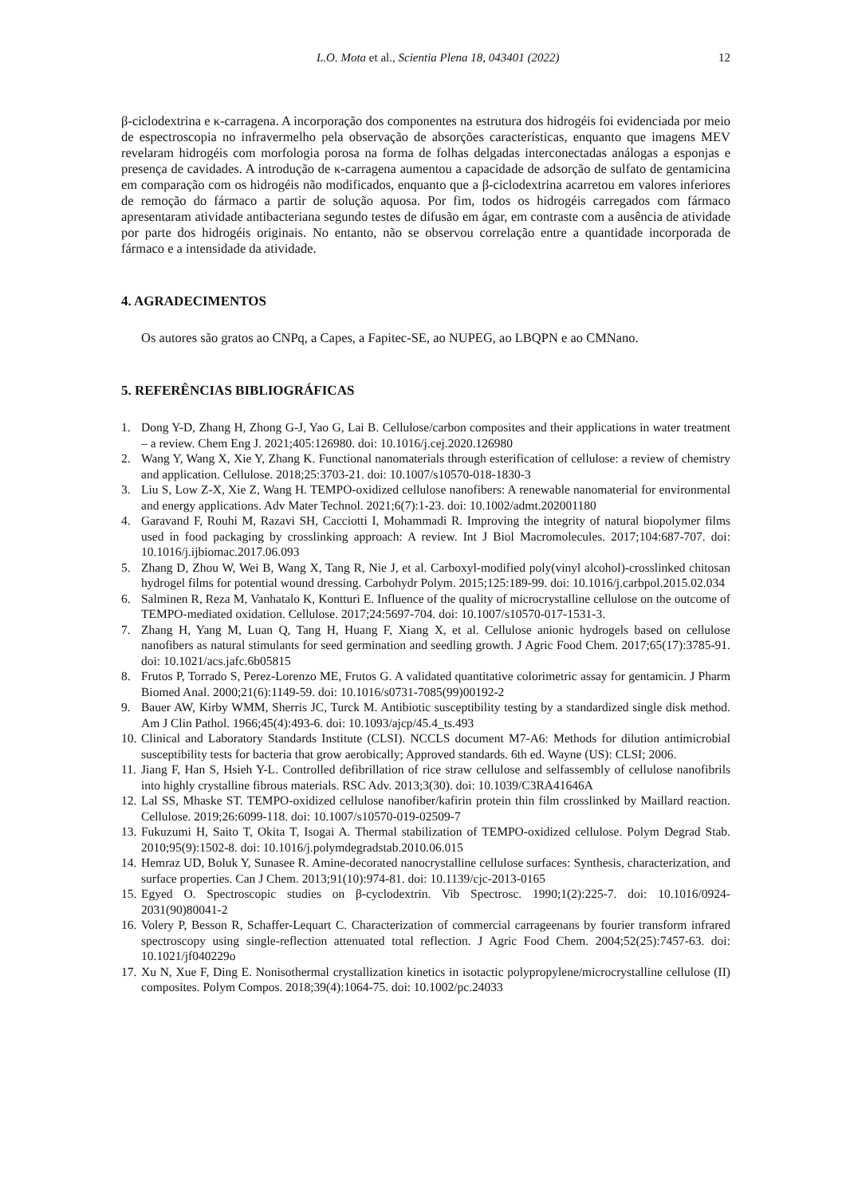L.O. Mota et al., Scientia Plena 18, 043401 (2022) 12
β-ciclodextrina e κ-carragena. A incorporação dos componentes na estrutura dos hidrogéis foi evidenciada por meio de espectroscopia no infravermelho pela observação de absorções características, enquanto que imagens MEV revelaram hidrogéis com morfologia porosa na forma de folhas delgadas interconectadas análogas a esponjas e presença de cavidades. A introdução de κ-carragena aumentou a capacidade de adsorção de sulfato de gentamicina em comparação com os hidrogéis não modificados, enquanto que a β-ciclodextrina acarretou em valores inferiores de remoção do fármaco a partir de solução aquosa. Por fim, todos os hidrogéis carregados com fármaco apresentaram atividade antibacteriana segundo testes de difusão em ágar, em contraste com a ausência de atividade por parte dos hidrogéis originais. No entanto, não se observou correlação entre a quantidade incorporada de fármaco e a intensidade da atividade.
4. AGRADECIMENTOS
Os autores são gratos ao CNPq, a Capes, a Fapitec-SE, ao NUPEG, ao LBQPN e ao CMNano.
5. REFERÊNCIAS BIBLIOGRÁFICAS
1. Dong Y-D, Zhang H, Zhong G-J, Yao G, Lai B. Cellulose/carbon composites and their applications in water treatment – a review. Chem Eng J. 2021;405:126980. doi: 10.1016/j.cej.2020.126980
2. Wang Y, Wang X, Xie Y, Zhang K. Functional nanomaterials through esterification of cellulose: a review of chemistry and application. Cellulose. 2018;25:3703-21. doi: 10.1007/s10570-018-1830-3
3. Liu S, Low Z-X, Xie Z, Wang H. TEMPO-oxidized cellulose nanofibers: A renewable nanomaterial for environmental and energy applications. Adv Mater Technol. 2021;6(7):1-23. doi: 10.1002/admt.202001180
4. Garavand F, Rouhi M, Razavi SH, Cacciotti I, Mohammadi R. Improving the integrity of natural biopolymer films used in food packaging by crosslinking approach: A review. Int J Biol Macromolecules. 2017;104:687-707. doi: 10.1016/j.ijbiomac.2017.06.093
5. Zhang D, Zhou W, Wei B, Wang X, Tang R, Nie J, et al. Carboxyl-modified poly(vinyl alcohol)-crosslinked chitosan hydrogel films for potential wound dressing. Carbohydr Polym. 2015;125:189-99. doi: 10.1016/j.carbpol.2015.02.034
6. Salminen R, Reza M, Vanhatalo K, Kontturi E. Influence of the quality of microcrystalline cellulose on the outcome of TEMPO-mediated oxidation. Cellulose. 2017;24:5697-704. doi: 10.1007/s10570-017-1531-3.
7. Zhang H, Yang M, Luan Q, Tang H, Huang F, Xiang X, et al. Cellulose anionic hydrogels based on cellulose nanofibers as natural stimulants for seed germination and seedling growth. J Agric Food Chem. 2017;65(17):3785-91. doi: 10.1021/acs.jafc.6b05815
8. Frutos P, Torrado S, Perez-Lorenzo ME, Frutos G. A validated quantitative colorimetric assay for gentamicin. J Pharm Biomed Anal. 2000;21(6):1149-59. doi: 10.1016/s0731-7085(99)00192-2
9. Bauer AW, Kirby WMM, Sherris JC, Turck M. Antibiotic susceptibility testing by a standardized single disk method. Am J Clin Pathol. 1966;45(4):493-6. doi: 10.1093/ajcp/45.4_ts.493
10. Clinical and Laboratory Standards Institute (CLSI). NCCLS document M7-A6: Methods for dilution antimicrobial susceptibility tests for bacteria that grow aerobically; Approved standards. 6th ed. Wayne (US): CLSI; 2006.
11. Jiang F, Han S, Hsieh Y-L. Controlled defibrillation of rice straw cellulose and selfassembly of cellulose nanofibrils into highly crystalline fibrous materials. RSC Adv. 2013;3(30). doi: 10.1039/C3RA41646A
12. Lal SS, Mhaske ST. TEMPO-oxidized cellulose nanofiber/kafirin protein thin film crosslinked by Maillard reaction. Cellulose. 2019;26:6099-118. doi: 10.1007/s10570-019-02509-7
13. Fukuzumi H, Saito T, Okita T, Isogai A. Thermal stabilization of TEMPO-oxidized cellulose. Polym Degrad Stab. 2010;95(9):1502-8. doi: 10.1016/j.polymdegradstab.2010.06.015
14. Hemraz UD, Boluk Y, Sunasee R. Amine-decorated nanocrystalline cellulose surfaces: Synthesis, characterization, and surface properties. Can J Chem. 2013;91(10):974-81. doi: 10.1139/cjc-2013-0165
15. Egyed O. Spectroscopic studies on β-cyclodextrin. Vib Spectrosc. 1990;1(2):225-7. doi: 10.1016/0924-2031(90)80041-2
16. Volery P, Besson R, Schaffer-Lequart C. Characterization of commercial carrageenans by fourier transform infrared spectroscopy using single-reflection attenuated total reflection. J Agric Food Chem. 2004;52(25):7457-63. doi: 10.1021/jf040229o
17. Xu N, Xue F, Ding E. Nonisothermal crystallization kinetics in isotactic polypropylene/microcrystalline cellulose (II) composites. Polym Compos. 2018;39(4):1064-75. doi: 10.1002/pc.24033